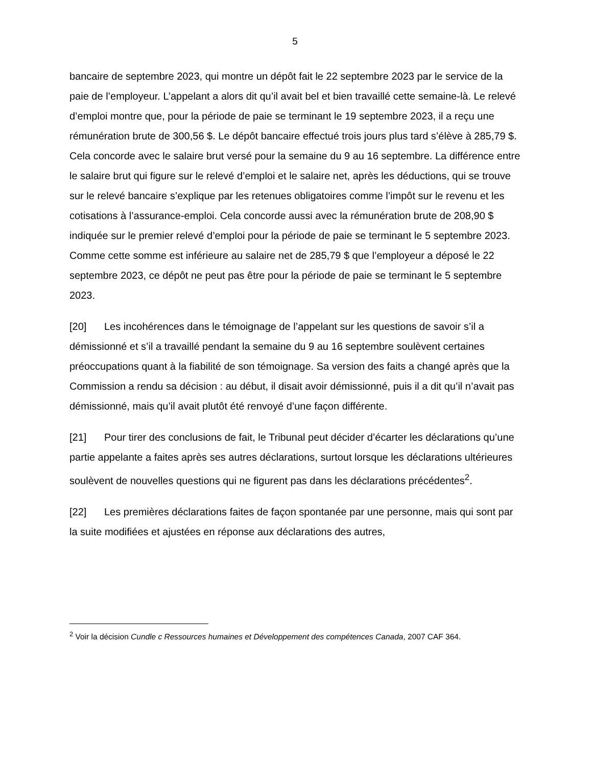5
bancaire de septembre 2023, qui montre un dépôt fait le 22 septembre 2023 par le service de la paie de l’employeur. L’appelant a alors dit qu’il avait bel et bien travaillé cette semaine-là. Le relevé d’emploi montre que, pour la période de paie se terminant le 19 septembre 2023, il a reçu une rémunération brute de 300,56 $. Le dépôt bancaire effectué trois jours plus tard s’élève à 285,79 $. Cela concorde avec le salaire brut versé pour la semaine du 9 au 16 septembre. La différence entre le salaire brut qui figure sur le relevé d’emploi et le salaire net, après les déductions, qui se trouve sur le relevé bancaire s’explique par les retenues obligatoires comme l’impôt sur le revenu et les cotisations à l’assurance-emploi. Cela concorde aussi avec la rémunération brute de 208,90 $ indiquée sur le premier relevé d’emploi pour la période de paie se terminant le 5 septembre 2023. Comme cette somme est inférieure au salaire net de 285,79 $ que l’employeur a déposé le 22 septembre 2023, ce dépôt ne peut pas être pour la période de paie se terminant le 5 septembre 2023.
[20] Les incohérences dans le témoignage de l’appelant sur les questions de savoir s’il a démissionné et s’il a travaillé pendant la semaine du 9 au 16 septembre soulèvent certaines préoccupations quant à la fiabilité de son témoignage. Sa version des faits a changé après que la Commission a rendu sa décision : au début, il disait avoir démissionné, puis il a dit qu’il n’avait pas démissionné, mais qu’il avait plutôt été renvoyé d’une façon différente.
[21] Pour tirer des conclusions de fait, le Tribunal peut décider d’écarter les déclarations qu’une partie appelante a faites après ses autres déclarations, surtout lorsque les déclarations ultérieures soulèvent de nouvelles questions qui ne figurent pas dans les déclarations précédentes<sup>2</sup>.
[22] Les premières déclarations faites de façon spontanée par une personne, mais qui sont par la suite modifiées et ajustées en réponse aux déclarations des autres,
<sup>2</sup> Voir la décision Cundle c Ressources humaines et Développement des compétences Canada, 2007 CAF 364.